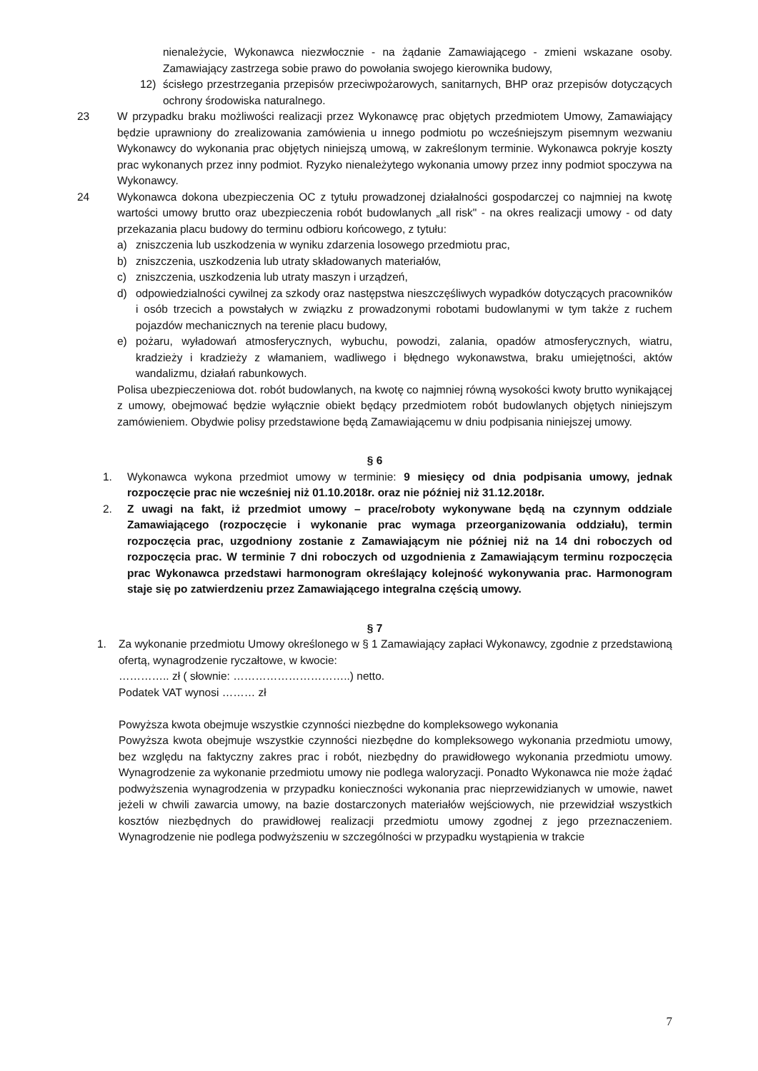nienależycie, Wykonawca niezwłocznie - na żądanie Zamawiającego - zmieni wskazane osoby. Zamawiający zastrzega sobie prawo do powołania swojego kierownika budowy,
12) ścisłego przestrzegania przepisów przeciwpożarowych, sanitarnych, BHP oraz przepisów dotyczących ochrony środowiska naturalnego.
23 W przypadku braku możliwości realizacji przez Wykonawcę prac objętych przedmiotem Umowy, Zamawiający będzie uprawniony do zrealizowania zamówienia u innego podmiotu po wcześniejszym pisemnym wezwaniu Wykonawcy do wykonania prac objętych niniejszą umową, w zakreślonym terminie. Wykonawca pokryje koszty prac wykonanych przez inny podmiot. Ryzyko nienależytego wykonania umowy przez inny podmiot spoczywa na Wykonawcy.
24 Wykonawca dokona ubezpieczenia OC z tytułu prowadzonej działalności gospodarczej co najmniej na kwotę wartości umowy brutto oraz ubezpieczenia robót budowlanych „all risk" - na okres realizacji umowy - od daty przekazania placu budowy do terminu odbioru końcowego, z tytułu:
a) zniszczenia lub uszkodzenia w wyniku zdarzenia losowego przedmiotu prac,
b) zniszczenia, uszkodzenia lub utraty składowanych materiałów,
c) zniszczenia, uszkodzenia lub utraty maszyn i urządzeń,
d) odpowiedzialności cywilnej za szkody oraz następstwa nieszczęśliwych wypadków dotyczących pracowników i osób trzecich a powstałych w związku z prowadzonymi robotami budowlanymi w tym także z ruchem pojazdów mechanicznych na terenie placu budowy,
e) pożaru, wyładowań atmosferycznych, wybuchu, powodzi, zalania, opadów atmosferycznych, wiatru, kradzieży i kradzieży z włamaniem, wadliwego i błędnego wykonawstwa, braku umiejętności, aktów wandalizmu, działań rabunkowych.
Polisa ubezpieczeniowa dot. robót budowlanych, na kwotę co najmniej równą wysokości kwoty brutto wynikającej z umowy, obejmować będzie wyłącznie obiekt będący przedmiotem robót budowlanych objętych niniejszym zamówieniem. Obydwie polisy przedstawione będą Zamawiającemu w dniu podpisania niniejszej umowy.
§ 6
1. Wykonawca wykona przedmiot umowy w terminie: 9 miesięcy od dnia podpisania umowy, jednak rozpoczęcie prac nie wcześniej niż 01.10.2018r. oraz nie później niż 31.12.2018r.
2. Z uwagi na fakt, iż przedmiot umowy – prace/roboty wykonywane będą na czynnym oddziale Zamawiającego (rozpoczęcie i wykonanie prac wymaga przeorganizowania oddziału), termin rozpoczęcia prac, uzgodniony zostanie z Zamawiającym nie później niż na 14 dni roboczych od rozpoczęcia prac. W terminie 7 dni roboczych od uzgodnienia z Zamawiającym terminu rozpoczęcia prac Wykonawca przedstawi harmonogram określający kolejność wykonywania prac. Harmonogram staje się po zatwierdzeniu przez Zamawiającego integralna częścią umowy.
§ 7
1. Za wykonanie przedmiotu Umowy określonego w § 1 Zamawiający zapłaci Wykonawcy, zgodnie z przedstawioną ofertą, wynagrodzenie ryczałtowe, w kwocie:
………….. zł ( słownie: …………………………..) netto.
Podatek VAT wynosi ……… zł
Powyższa kwota obejmuje wszystkie czynności niezbędne do kompleksowego wykonania
Powyższa kwota obejmuje wszystkie czynności niezbędne do kompleksowego wykonania przedmiotu umowy, bez względu na faktyczny zakres prac i robót, niezbędny do prawidłowego wykonania przedmiotu umowy. Wynagrodzenie za wykonanie przedmiotu umowy nie podlega waloryzacji. Ponadto Wykonawca nie może żądać podwyższenia wynagrodzenia w przypadku konieczności wykonania prac nieprzewidzianych w umowie, nawet jeżeli w chwili zawarcia umowy, na bazie dostarczonych materiałów wejściowych, nie przewidział wszystkich kosztów niezbędnych do prawidłowej realizacji przedmiotu umowy zgodnej z jego przeznaczeniem. Wynagrodzenie nie podlega podwyższeniu w szczególności w przypadku wystąpienia w trakcie
7